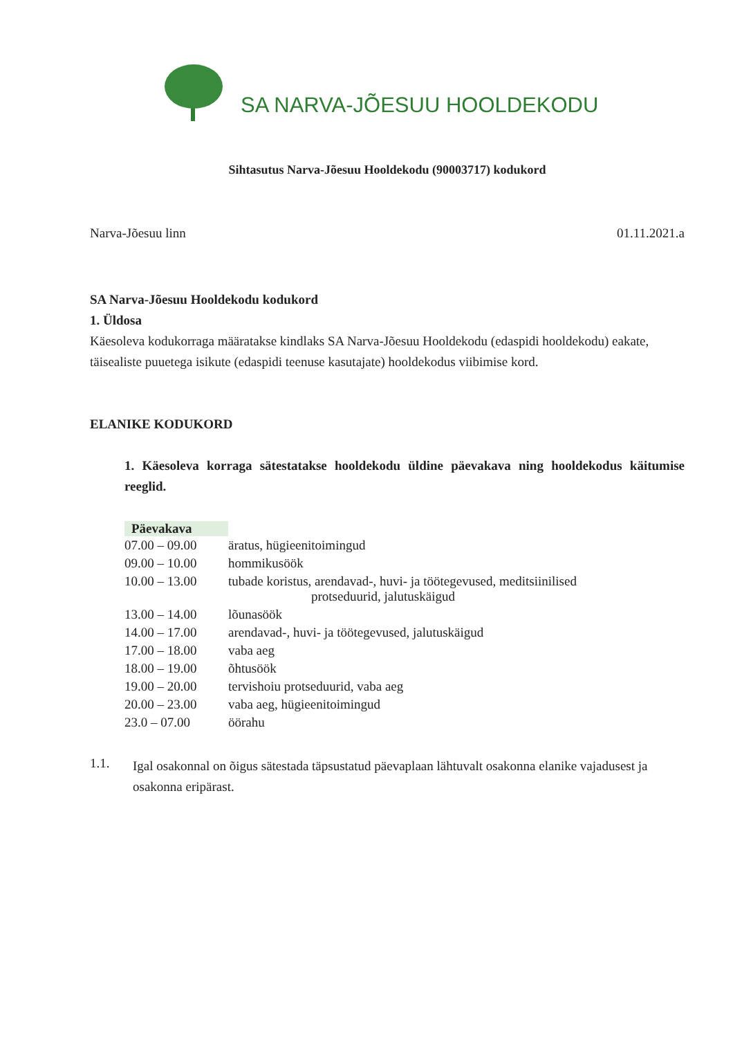SA NARVA-JÕESUU HOOLDEKODU
Sihtasutus Narva-Jõesuu Hooldekodu (90003717) kodukord
Narva-Jõesuu linn 01.11.2021.a
SA Narva-Jõesuu Hooldekodu kodukord
1. Üldosa
Käesoleva kodukorraga määratakse kindlaks SA Narva-Jõesuu Hooldekodu (edaspidi hooldekodu) eakate, täisealiste puuetega isikute (edaspidi teenuse kasutajate) hooldekodus viibimise kord.
ELANIKE KODUKORD
1. Käesoleva korraga sätestatakse hooldekodu üldine päevakava ning hooldekodus käitumise reeglid.
| Päevakava | |
| 07.00 – 09.00 | äratus, hügieenitoimingud |
| 09.00 – 10.00 | hommikusöök |
| 10.00 – 13.00 | tubade koristus, arendavad-, huvi- ja töötegevused, meditsiinilised protseduurid, jalutuskäigud |
| 13.00 – 14.00 | lõunasöök |
| 14.00 – 17.00 | arendavad-, huvi- ja töötegevused, jalutuskäigud |
| 17.00 – 18.00 | vaba aeg |
| 18.00 – 19.00 | õhtusöök |
| 19.00 – 20.00 | tervishoiu protseduurid, vaba aeg |
| 20.00 – 23.00 | vaba aeg, hügieenitoimingud |
| 23.0 – 07.00 | öörahu |
1.1.
Igal osakonnal on õigus sätestada täpsustatud päevaplaan lähtuvalt osakonna elanike vajadusest ja osakonna eripärast.